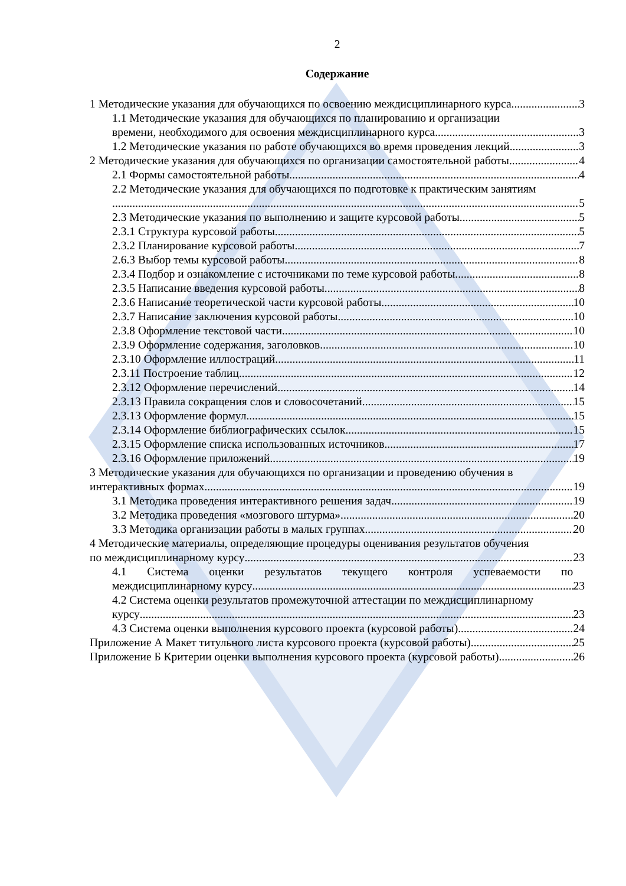2
Содержание
1 Методические указания для обучающихся по освоению междисциплинарного курса 3
1.1 Методические указания для обучающихся по планированию и организации
времени, необходимого для освоения междисциплинарного курса 3
1.2 Методические указания по работе обучающихся во время проведения лекций 3
2 Методические указания для обучающихся по организации самостоятельной работы 4
2.1 Формы самостоятельной работы 4
2.2 Методические указания для обучающихся по подготовке к практическим занятиям
5
2.3 Методические указания по выполнению и защите курсовой работы 5
2.3.1 Структура курсовой работы 5
2.3.2 Планирование курсовой работы 7
2.6.3 Выбор темы курсовой работы 8
2.3.4 Подбор и ознакомление с источниками по теме курсовой работы 8
2.3.5 Написание введения курсовой работы 8
2.3.6 Написание теоретической части курсовой работы 10
2.3.7 Написание заключения курсовой работы 10
2.3.8 Оформление текстовой части 10
2.3.9 Оформление содержания, заголовков 10
2.3.10 Оформление иллюстраций 11
2.3.11 Построение таблиц 12
2.3.12 Оформление перечислений 14
2.3.13 Правила сокращения слов и словосочетаний 15
2.3.13 Оформление формул 15
2.3.14 Оформление библиографических ссылок 15
2.3.15 Оформление списка использованных источников 17
2.3.16 Оформление приложений 19
3 Методические указания для обучающихся по организации и проведению обучения в
интерактивных формах 19
3.1 Методика проведения интерактивного решения задач 19
3.2 Методика проведения «мозгового штурма» 20
3.3 Методика организации работы в малых группах 20
4 Методические материалы, определяющие процедуры оценивания результатов обучения
по междисциплинарному курсу 23
4.1 Система оценки результатов текущего контроля успеваемости по
междисциплинарному курсу 23
4.2 Система оценки результатов промежуточной аттестации по междисциплинарному
курсу 23
4.3 Система оценки выполнения курсового проекта (курсовой работы) 24
Приложение А Макет титульного листа курсового проекта (курсовой работы) 25
Приложение Б Критерии оценки выполнения курсового проекта (курсовой работы) 26